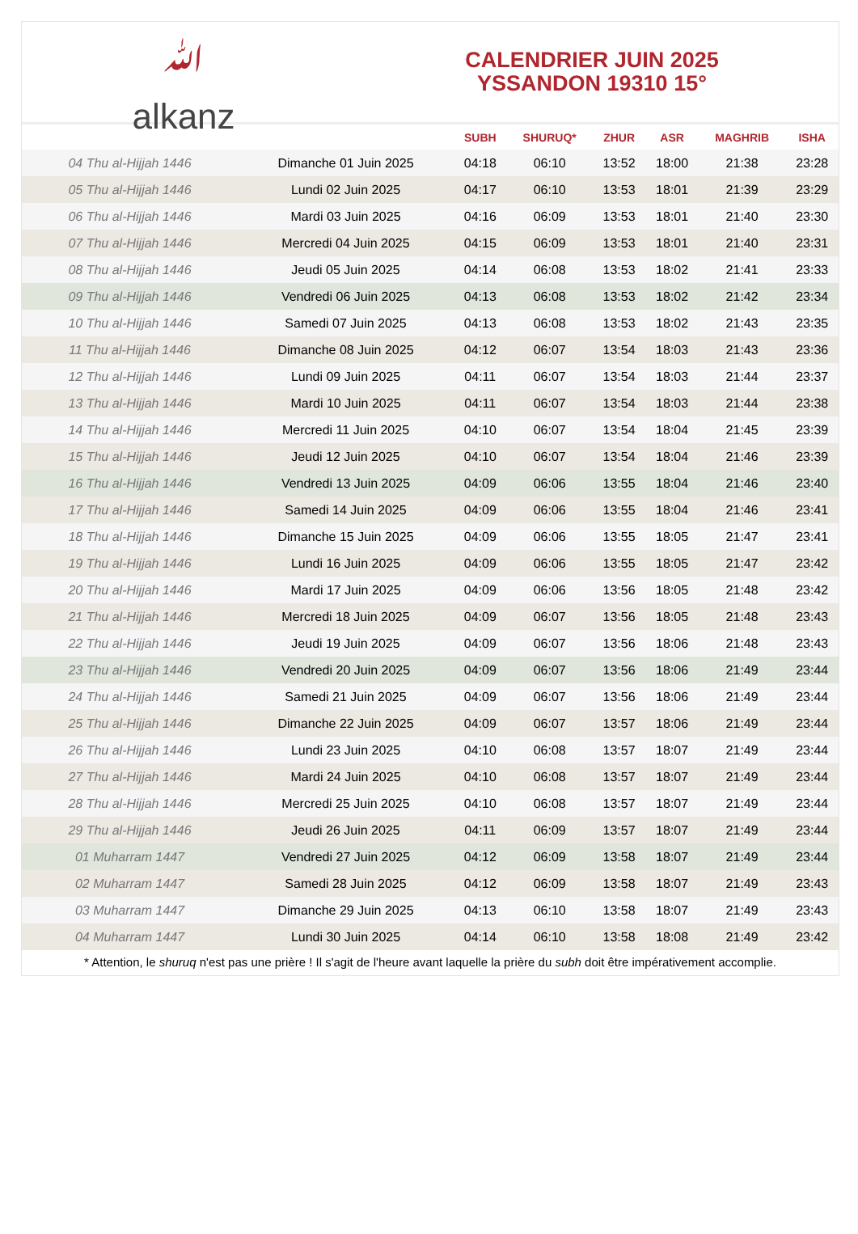ﷲ
alkanz
CALENDRIER JUIN 2025
YSSANDON 19310 15°
| | | SUBH | SHURUQ* | ZHUR | ASR | MAGHRIB | ISHA |
| --- | --- | --- | --- | --- | --- | --- | --- |
| 04 Thu al-Hijjah 1446 | Dimanche 01 Juin 2025 | 04:18 | 06:10 | 13:52 | 18:00 | 21:38 | 23:28 |
| 05 Thu al-Hijjah 1446 | Lundi 02 Juin 2025 | 04:17 | 06:10 | 13:53 | 18:01 | 21:39 | 23:29 |
| 06 Thu al-Hijjah 1446 | Mardi 03 Juin 2025 | 04:16 | 06:09 | 13:53 | 18:01 | 21:40 | 23:30 |
| 07 Thu al-Hijjah 1446 | Mercredi 04 Juin 2025 | 04:15 | 06:09 | 13:53 | 18:01 | 21:40 | 23:31 |
| 08 Thu al-Hijjah 1446 | Jeudi 05 Juin 2025 | 04:14 | 06:08 | 13:53 | 18:02 | 21:41 | 23:33 |
| 09 Thu al-Hijjah 1446 | Vendredi 06 Juin 2025 | 04:13 | 06:08 | 13:53 | 18:02 | 21:42 | 23:34 |
| 10 Thu al-Hijjah 1446 | Samedi 07 Juin 2025 | 04:13 | 06:08 | 13:53 | 18:02 | 21:43 | 23:35 |
| 11 Thu al-Hijjah 1446 | Dimanche 08 Juin 2025 | 04:12 | 06:07 | 13:54 | 18:03 | 21:43 | 23:36 |
| 12 Thu al-Hijjah 1446 | Lundi 09 Juin 2025 | 04:11 | 06:07 | 13:54 | 18:03 | 21:44 | 23:37 |
| 13 Thu al-Hijjah 1446 | Mardi 10 Juin 2025 | 04:11 | 06:07 | 13:54 | 18:03 | 21:44 | 23:38 |
| 14 Thu al-Hijjah 1446 | Mercredi 11 Juin 2025 | 04:10 | 06:07 | 13:54 | 18:04 | 21:45 | 23:39 |
| 15 Thu al-Hijjah 1446 | Jeudi 12 Juin 2025 | 04:10 | 06:07 | 13:54 | 18:04 | 21:46 | 23:39 |
| 16 Thu al-Hijjah 1446 | Vendredi 13 Juin 2025 | 04:09 | 06:06 | 13:55 | 18:04 | 21:46 | 23:40 |
| 17 Thu al-Hijjah 1446 | Samedi 14 Juin 2025 | 04:09 | 06:06 | 13:55 | 18:04 | 21:46 | 23:41 |
| 18 Thu al-Hijjah 1446 | Dimanche 15 Juin 2025 | 04:09 | 06:06 | 13:55 | 18:05 | 21:47 | 23:41 |
| 19 Thu al-Hijjah 1446 | Lundi 16 Juin 2025 | 04:09 | 06:06 | 13:55 | 18:05 | 21:47 | 23:42 |
| 20 Thu al-Hijjah 1446 | Mardi 17 Juin 2025 | 04:09 | 06:06 | 13:56 | 18:05 | 21:48 | 23:42 |
| 21 Thu al-Hijjah 1446 | Mercredi 18 Juin 2025 | 04:09 | 06:07 | 13:56 | 18:05 | 21:48 | 23:43 |
| 22 Thu al-Hijjah 1446 | Jeudi 19 Juin 2025 | 04:09 | 06:07 | 13:56 | 18:06 | 21:48 | 23:43 |
| 23 Thu al-Hijjah 1446 | Vendredi 20 Juin 2025 | 04:09 | 06:07 | 13:56 | 18:06 | 21:49 | 23:44 |
| 24 Thu al-Hijjah 1446 | Samedi 21 Juin 2025 | 04:09 | 06:07 | 13:56 | 18:06 | 21:49 | 23:44 |
| 25 Thu al-Hijjah 1446 | Dimanche 22 Juin 2025 | 04:09 | 06:07 | 13:57 | 18:06 | 21:49 | 23:44 |
| 26 Thu al-Hijjah 1446 | Lundi 23 Juin 2025 | 04:10 | 06:08 | 13:57 | 18:07 | 21:49 | 23:44 |
| 27 Thu al-Hijjah 1446 | Mardi 24 Juin 2025 | 04:10 | 06:08 | 13:57 | 18:07 | 21:49 | 23:44 |
| 28 Thu al-Hijjah 1446 | Mercredi 25 Juin 2025 | 04:10 | 06:08 | 13:57 | 18:07 | 21:49 | 23:44 |
| 29 Thu al-Hijjah 1446 | Jeudi 26 Juin 2025 | 04:11 | 06:09 | 13:57 | 18:07 | 21:49 | 23:44 |
| 01 Muharram 1447 | Vendredi 27 Juin 2025 | 04:12 | 06:09 | 13:58 | 18:07 | 21:49 | 23:44 |
| 02 Muharram 1447 | Samedi 28 Juin 2025 | 04:12 | 06:09 | 13:58 | 18:07 | 21:49 | 23:43 |
| 03 Muharram 1447 | Dimanche 29 Juin 2025 | 04:13 | 06:10 | 13:58 | 18:07 | 21:49 | 23:43 |
| 04 Muharram 1447 | Lundi 30 Juin 2025 | 04:14 | 06:10 | 13:58 | 18:08 | 21:49 | 23:42 |
* Attention, le shuruq n'est pas une prière ! Il s'agit de l'heure avant laquelle la prière du subh doit être impérativement accomplie.